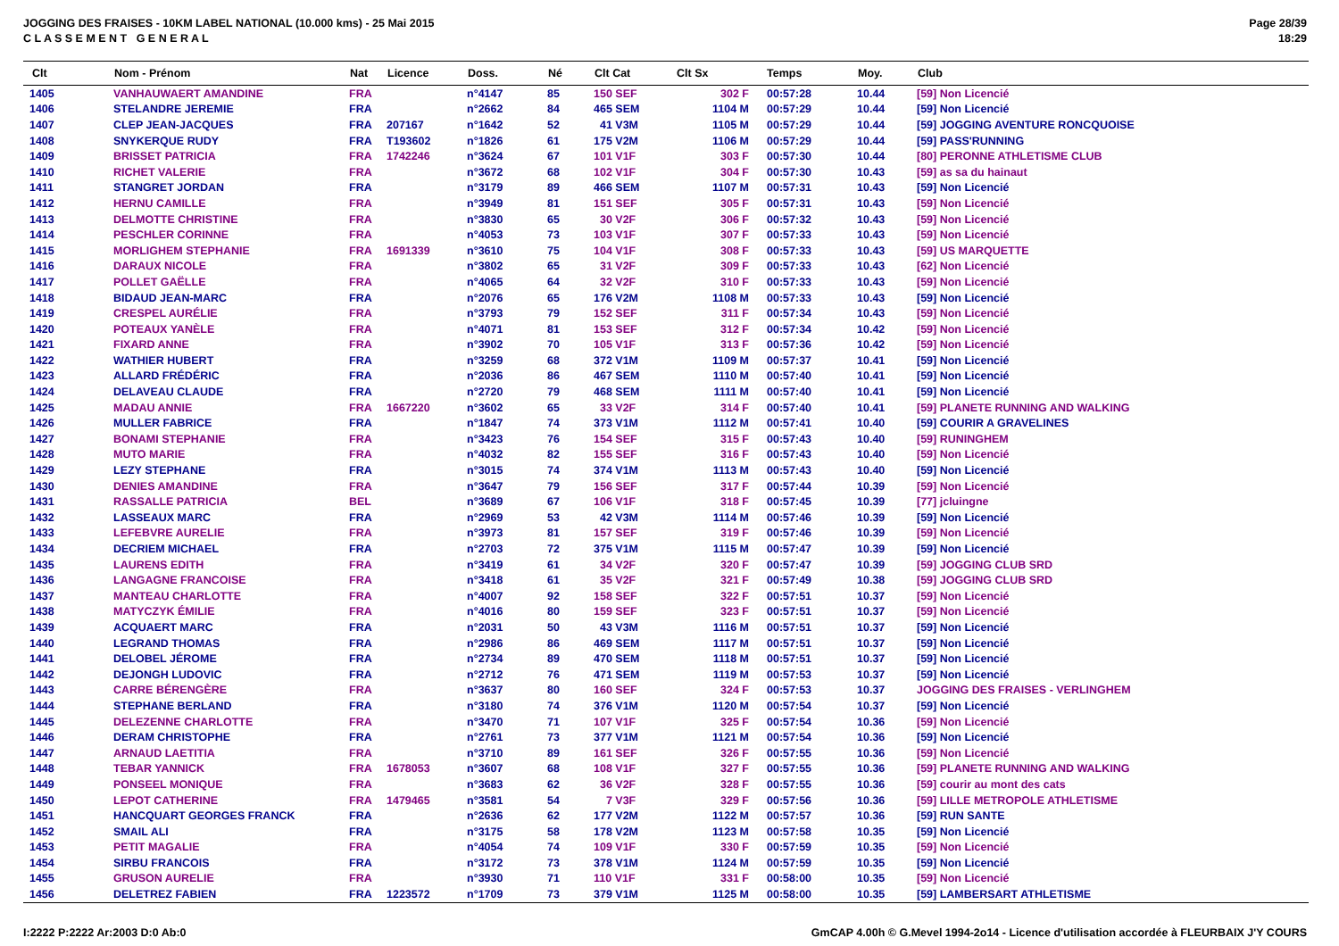JOGGING DES FRAISES - 10KM LABEL NATIONAL (10.000 kms) - 25 Mai 2015
C L A S S E M E N T G E N E R A L
Page 28/39
18:29
| Clt | Nom - Prénom | Nat | Licence | Doss. | Né | Clt Cat | Clt Sx | Temps | Moy. | Club |
| --- | --- | --- | --- | --- | --- | --- | --- | --- | --- | --- |
| 1405 | VANHAUWAERT AMANDINE | FRA | | n°4147 | 85 | 150 SEF | 302 F | 00:57:28 | 10.44 | [59] Non Licencié |
| 1406 | STELANDRE JEREMIE | FRA | | n°2662 | 84 | 465 SEM | 1104 M | 00:57:29 | 10.44 | [59] Non Licencié |
| 1407 | CLEP JEAN-JACQUES | FRA | 207167 | n°1642 | 52 | 41 V3M | 1105 M | 00:57:29 | 10.44 | [59] JOGGING AVENTURE RONCQUOISE |
| 1408 | SNYKERQUE RUDY | FRA | T193602 | n°1826 | 61 | 175 V2M | 1106 M | 00:57:29 | 10.44 | [59] PASS'RUNNING |
| 1409 | BRISSET PATRICIA | FRA | 1742246 | n°3624 | 67 | 101 V1F | 303 F | 00:57:30 | 10.44 | [80] PERONNE ATHLETISME CLUB |
| 1410 | RICHET VALERIE | FRA | | n°3672 | 68 | 102 V1F | 304 F | 00:57:30 | 10.43 | [59] as sa du hainaut |
| 1411 | STANGRET JORDAN | FRA | | n°3179 | 89 | 466 SEM | 1107 M | 00:57:31 | 10.43 | [59] Non Licencié |
| 1412 | HERNU CAMILLE | FRA | | n°3949 | 81 | 151 SEF | 305 F | 00:57:31 | 10.43 | [59] Non Licencié |
| 1413 | DELMOTTE CHRISTINE | FRA | | n°3830 | 65 | 30 V2F | 306 F | 00:57:32 | 10.43 | [59] Non Licencié |
| 1414 | PESCHLER CORINNE | FRA | | n°4053 | 73 | 103 V1F | 307 F | 00:57:33 | 10.43 | [59] Non Licencié |
| 1415 | MORLIGHEM STEPHANIE | FRA | 1691339 | n°3610 | 75 | 104 V1F | 308 F | 00:57:33 | 10.43 | [59] US MARQUETTE |
| 1416 | DARAUX NICOLE | FRA | | n°3802 | 65 | 31 V2F | 309 F | 00:57:33 | 10.43 | [62] Non Licencié |
| 1417 | POLLET GAËLLE | FRA | | n°4065 | 64 | 32 V2F | 310 F | 00:57:33 | 10.43 | [59] Non Licencié |
| 1418 | BIDAUD JEAN-MARC | FRA | | n°2076 | 65 | 176 V2M | 1108 M | 00:57:33 | 10.43 | [59] Non Licencié |
| 1419 | CRESPEL AURÉLIE | FRA | | n°3793 | 79 | 152 SEF | 311 F | 00:57:34 | 10.43 | [59] Non Licencié |
| 1420 | POTEAUX YANÈLE | FRA | | n°4071 | 81 | 153 SEF | 312 F | 00:57:34 | 10.42 | [59] Non Licencié |
| 1421 | FIXARD ANNE | FRA | | n°3902 | 70 | 105 V1F | 313 F | 00:57:36 | 10.42 | [59] Non Licencié |
| 1422 | WATHIER HUBERT | FRA | | n°3259 | 68 | 372 V1M | 1109 M | 00:57:37 | 10.41 | [59] Non Licencié |
| 1423 | ALLARD FRÉDÉRIC | FRA | | n°2036 | 86 | 467 SEM | 1110 M | 00:57:40 | 10.41 | [59] Non Licencié |
| 1424 | DELAVEAU CLAUDE | FRA | | n°2720 | 79 | 468 SEM | 1111 M | 00:57:40 | 10.41 | [59] Non Licencié |
| 1425 | MADAU ANNIE | FRA | 1667220 | n°3602 | 65 | 33 V2F | 314 F | 00:57:40 | 10.41 | [59] PLANETE RUNNING AND WALKING |
| 1426 | MULLER FABRICE | FRA | | n°1847 | 74 | 373 V1M | 1112 M | 00:57:41 | 10.40 | [59] COURIR A GRAVELINES |
| 1427 | BONAMI STEPHANIE | FRA | | n°3423 | 76 | 154 SEF | 315 F | 00:57:43 | 10.40 | [59] RUNINGHEM |
| 1428 | MUTO MARIE | FRA | | n°4032 | 82 | 155 SEF | 316 F | 00:57:43 | 10.40 | [59] Non Licencié |
| 1429 | LEZY STEPHANE | FRA | | n°3015 | 74 | 374 V1M | 1113 M | 00:57:43 | 10.40 | [59] Non Licencié |
| 1430 | DENIES AMANDINE | FRA | | n°3647 | 79 | 156 SEF | 317 F | 00:57:44 | 10.39 | [59] Non Licencié |
| 1431 | RASSALLE PATRICIA | BEL | | n°3689 | 67 | 106 V1F | 318 F | 00:57:45 | 10.39 | [77] jcluingne |
| 1432 | LASSEAUX MARC | FRA | | n°2969 | 53 | 42 V3M | 1114 M | 00:57:46 | 10.39 | [59] Non Licencié |
| 1433 | LEFEBVRE AURELIE | FRA | | n°3973 | 81 | 157 SEF | 319 F | 00:57:46 | 10.39 | [59] Non Licencié |
| 1434 | DECRIEM MICHAEL | FRA | | n°2703 | 72 | 375 V1M | 1115 M | 00:57:47 | 10.39 | [59] Non Licencié |
| 1435 | LAURENS EDITH | FRA | | n°3419 | 61 | 34 V2F | 320 F | 00:57:47 | 10.39 | [59] JOGGING CLUB SRD |
| 1436 | LANGAGNE FRANCOISE | FRA | | n°3418 | 61 | 35 V2F | 321 F | 00:57:49 | 10.38 | [59] JOGGING CLUB SRD |
| 1437 | MANTEAU CHARLOTTE | FRA | | n°4007 | 92 | 158 SEF | 322 F | 00:57:51 | 10.37 | [59] Non Licencié |
| 1438 | MATYCZYK ÉMILIE | FRA | | n°4016 | 80 | 159 SEF | 323 F | 00:57:51 | 10.37 | [59] Non Licencié |
| 1439 | ACQUAERT MARC | FRA | | n°2031 | 50 | 43 V3M | 1116 M | 00:57:51 | 10.37 | [59] Non Licencié |
| 1440 | LEGRAND THOMAS | FRA | | n°2986 | 86 | 469 SEM | 1117 M | 00:57:51 | 10.37 | [59] Non Licencié |
| 1441 | DELOBEL JÉROME | FRA | | n°2734 | 89 | 470 SEM | 1118 M | 00:57:51 | 10.37 | [59] Non Licencié |
| 1442 | DEJONGH LUDOVIC | FRA | | n°2712 | 76 | 471 SEM | 1119 M | 00:57:53 | 10.37 | [59] Non Licencié |
| 1443 | CARRE BÉRENGÈRE | FRA | | n°3637 | 80 | 160 SEF | 324 F | 00:57:53 | 10.37 | JOGGING DES FRAISES - VERLINGHEM |
| 1444 | STEPHANE BERLAND | FRA | | n°3180 | 74 | 376 V1M | 1120 M | 00:57:54 | 10.37 | [59] Non Licencié |
| 1445 | DELEZENNE CHARLOTTE | FRA | | n°3470 | 71 | 107 V1F | 325 F | 00:57:54 | 10.36 | [59] Non Licencié |
| 1446 | DERAM CHRISTOPHE | FRA | | n°2761 | 73 | 377 V1M | 1121 M | 00:57:54 | 10.36 | [59] Non Licencié |
| 1447 | ARNAUD LAETITIA | FRA | | n°3710 | 89 | 161 SEF | 326 F | 00:57:55 | 10.36 | [59] Non Licencié |
| 1448 | TEBAR YANNICK | FRA | 1678053 | n°3607 | 68 | 108 V1F | 327 F | 00:57:55 | 10.36 | [59] PLANETE RUNNING AND WALKING |
| 1449 | PONSEEL MONIQUE | FRA | | n°3683 | 62 | 36 V2F | 328 F | 00:57:55 | 10.36 | [59] courir au mont des cats |
| 1450 | LEPOT CATHERINE | FRA | 1479465 | n°3581 | 54 | 7 V3F | 329 F | 00:57:56 | 10.36 | [59] LILLE METROPOLE ATHLETISME |
| 1451 | HANCQUART GEORGES FRANCK | FRA | | n°2636 | 62 | 177 V2M | 1122 M | 00:57:57 | 10.36 | [59] RUN SANTE |
| 1452 | SMAIL ALI | FRA | | n°3175 | 58 | 178 V2M | 1123 M | 00:57:58 | 10.35 | [59] Non Licencié |
| 1453 | PETIT MAGALIE | FRA | | n°4054 | 74 | 109 V1F | 330 F | 00:57:59 | 10.35 | [59] Non Licencié |
| 1454 | SIRBU FRANCOIS | FRA | | n°3172 | 73 | 378 V1M | 1124 M | 00:57:59 | 10.35 | [59] Non Licencié |
| 1455 | GRUSON AURELIE | FRA | | n°3930 | 71 | 110 V1F | 331 F | 00:58:00 | 10.35 | [59] Non Licencié |
| 1456 | DELETREZ FABIEN | FRA | 1223572 | n°1709 | 73 | 379 V1M | 1125 M | 00:58:00 | 10.35 | [59] LAMBERSART ATHLETISME |
I:2222 P:2222 Ar:2003 D:0 Ab:0 GmCAP 4.00h © G.Mevel 1994-2o14 - Licence d'utilisation accordée à FLEURBAIX J'Y COURS